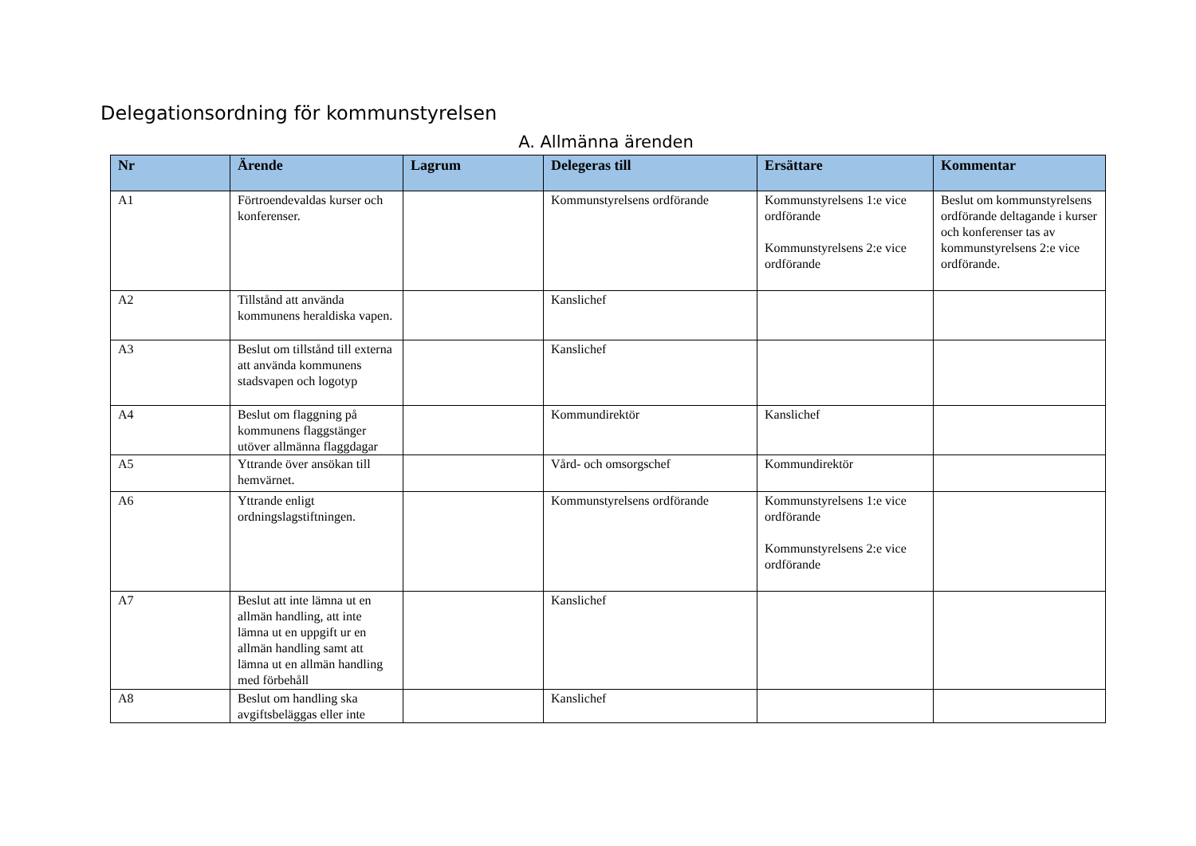Delegationsordning för kommunstyrelsen
A. Allmänna ärenden
| Nr | Ärende | Lagrum | Delegeras till | Ersättare | Kommentar |
| --- | --- | --- | --- | --- | --- |
| A1 | Förtroendevaldas kurser och konferenser. | | Kommunstyrelsens ordförande | Kommunstyrelsens 1:e vice ordförande Kommunstyrelsens 2:e vice ordförande | Beslut om kommunstyrelsens ordförande deltagande i kurser och konferenser tas av kommunstyrelsens 2:e vice ordförande. |
| A2 | Tillstånd att använda kommunens heraldiska vapen. | | Kanslichef | | |
| A3 | Beslut om tillstånd till externa att använda kommunens stadsvapen och logotyp | | Kanslichef | | |
| A4 | Beslut om flaggning på kommunens flaggstänger utöver allmänna flaggdagar | | Kommundirektör | Kanslichef | |
| A5 | Yttrande över ansökan till hemvärnet. | | Vård- och omsorgschef | Kommundirektör | |
| A6 | Yttrande enligt ordningslagstiftningen. | | Kommunstyrelsens ordförande | Kommunstyrelsens 1:e vice ordförande Kommunstyrelsens 2:e vice ordförande | |
| A7 | Beslut att inte lämna ut en allmän handling, att inte lämna ut en uppgift ur en allmän handling samt att lämna ut en allmän handling med förbehåll | | Kanslichef | | |
| A8 | Beslut om handling ska avgiftsbeläggas eller inte | | Kanslichef | | |